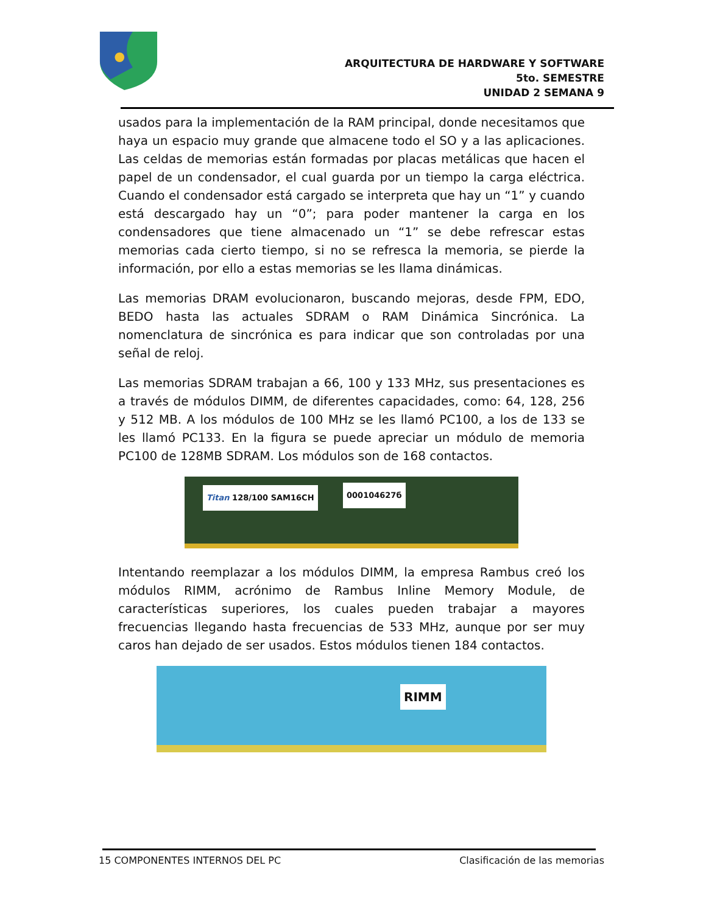ARQUITECTURA DE HARDWARE Y SOFTWARE
5to. SEMESTRE
UNIDAD 2 SEMANA 9
usados para la implementación de la RAM principal, donde necesitamos que haya un espacio muy grande que almacene todo el SO y a las aplicaciones. Las celdas de memorias están formadas por placas metálicas que hacen el papel de un condensador, el cual guarda por un tiempo la carga eléctrica. Cuando el condensador está cargado se interpreta que hay un “1” y cuando está descargado hay un “0”; para poder mantener la carga en los condensadores que tiene almacenado un “1” se debe refrescar estas memorias cada cierto tiempo, si no se refresca la memoria, se pierde la información, por ello a estas memorias se les llama dinámicas.
Las memorias DRAM evolucionaron, buscando mejoras, desde FPM, EDO, BEDO hasta las actuales SDRAM o RAM Dinámica Sincrónica. La nomenclatura de sincrónica es para indicar que son controladas por una señal de reloj.
Las memorias SDRAM trabajan a 66, 100 y 133 MHz, sus presentaciones es a través de módulos DIMM, de diferentes capacidades, como: 64, 128, 256 y 512 MB. A los módulos de 100 MHz se les llamó PC100, a los de 133 se les llamó PC133. En la figura se puede apreciar un módulo de memoria PC100 de 128MB SDRAM. Los módulos son de 168 contactos.
Titan 128/100 SAM16CH 000104627б
Intentando reemplazar a los módulos DIMM, la empresa Rambus creó los módulos RIMM, acrónimo de Rambus Inline Memory Module, de características superiores, los cuales pueden trabajar a mayores frecuencias llegando hasta frecuencias de 533 MHz, aunque por ser muy caros han dejado de ser usados. Estos módulos tienen 184 contactos.
RIMM
15 COMPONENTES INTERNOS DEL PC Clasificación de las memorias